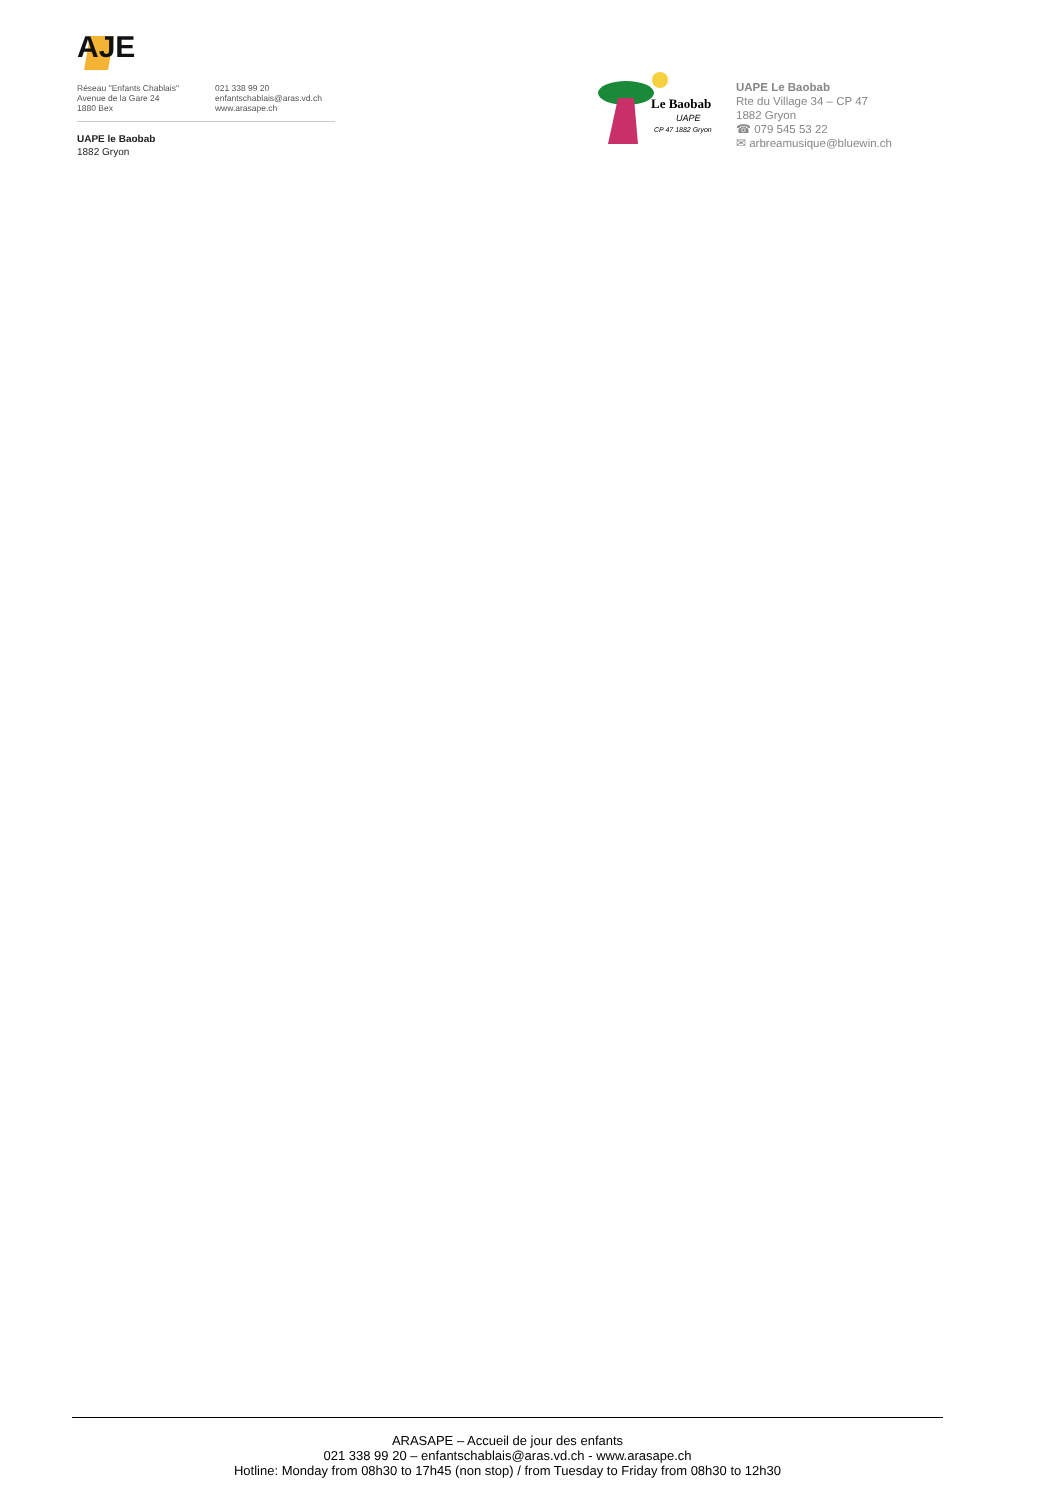AJE
Réseau "Enfants Chablais"
Avenue de la Gare 24
1880 Bex
021 338 99 20
enfantschablais@aras.vd.ch
www.arasape.ch
UAPE le Baobab
1882 Gryon
Le Baobab
UAPE
CP 47 1882 Gryon
UAPE Le Baobab
Rte du Village 34 – CP 47
1882 Gryon
☎ 079 545 53 22
✉ arbreamusique@bluewin.ch
ARASAPE – Accueil de jour des enfants
021 338 99 20 – enfantschablais@aras.vd.ch - www.arasape.ch
Hotline: Monday from 08h30 to 17h45 (non stop) / from Tuesday to Friday from 08h30 to 12h30